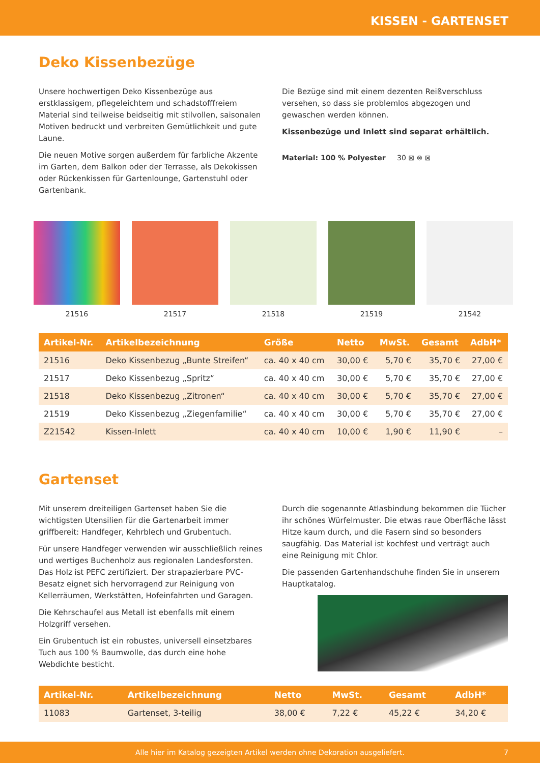KISSEN - GARTENSET
Deko Kissenbezüge
Unsere hochwertigen Deko Kissenbezüge aus erstklassigem, pflegeleichtem und schadstofffreiem Material sind teilweise beidseitig mit stilvollen, saisonalen Motiven bedruckt und verbreiten Gemütlichkeit und gute Laune.
Die neuen Motive sorgen außerdem für farbliche Akzente im Garten, dem Balkon oder der Terrasse, als Dekokissen oder Rückenkissen für Gartenlounge, Gartenstuhl oder Gartenbank.
Die Bezüge sind mit einem dezenten Reißverschluss versehen, so dass sie problemlos abgezogen und gewaschen werden können.
Kissenbezüge und Inlett sind separat erhältlich.
Material: 100 % Polyester 30 ⊠ ⊗ ⊠
21516 21517 21518 21519 21542
| Artikel-Nr. | Artikelbezeichnung | Größe | Netto | MwSt. | Gesamt | AdbH* |
| --- | --- | --- | --- | --- | --- | --- |
| 21516 | Deko Kissenbezug „Bunte Streifen“ | ca. 40 x 40 cm | 30,00 € | 5,70 € | 35,70 € | 27,00 € |
| 21517 | Deko Kissenbezug „Spritz“ | ca. 40 x 40 cm | 30,00 € | 5,70 € | 35,70 € | 27,00 € |
| 21518 | Deko Kissenbezug „Zitronen“ | ca. 40 x 40 cm | 30,00 € | 5,70 € | 35,70 € | 27,00 € |
| 21519 | Deko Kissenbezug „Ziegenfamilie“ | ca. 40 x 40 cm | 30,00 € | 5,70 € | 35,70 € | 27,00 € |
| Z21542 | Kissen-Inlett | ca. 40 x 40 cm | 10,00 € | 1,90 € | 11,90 € | – |
Gartenset
Mit unserem dreiteiligen Gartenset haben Sie die wichtigsten Utensilien für die Gartenarbeit immer griffbereit: Handfeger, Kehrblech und Grubentuch.
Für unsere Handfeger verwenden wir ausschließlich reines und wertiges Buchenholz aus regionalen Landesforsten. Das Holz ist PEFC zertifiziert. Der strapazierbare PVC-Besatz eignet sich hervorragend zur Reinigung von Kellerräumen, Werkstätten, Hofeinfahrten und Garagen.
Die Kehrschaufel aus Metall ist ebenfalls mit einem Holzgriff versehen.
Ein Grubentuch ist ein robustes, universell einsetzbares Tuch aus 100 % Baumwolle, das durch eine hohe Webdichte besticht.
Durch die sogenannte Atlasbindung bekommen die Tücher ihr schönes Würfelmuster. Die etwas raue Oberfläche lässt Hitze kaum durch, und die Fasern sind so besonders saugfähig. Das Material ist kochfest und verträgt auch eine Reinigung mit Chlor.
Die passenden Gartenhandschuhe finden Sie in unserem Hauptkatalog.
| Artikel-Nr. | Artikelbezeichnung | Netto | MwSt. | Gesamt | AdbH* |
| --- | --- | --- | --- | --- | --- |
| 11083 | Gartenset, 3-teilig | 38,00 € | 7,22 € | 45,22 € | 34,20 € |
Alle hier im Katalog gezeigten Artikel werden ohne Dekoration ausgeliefert. 7